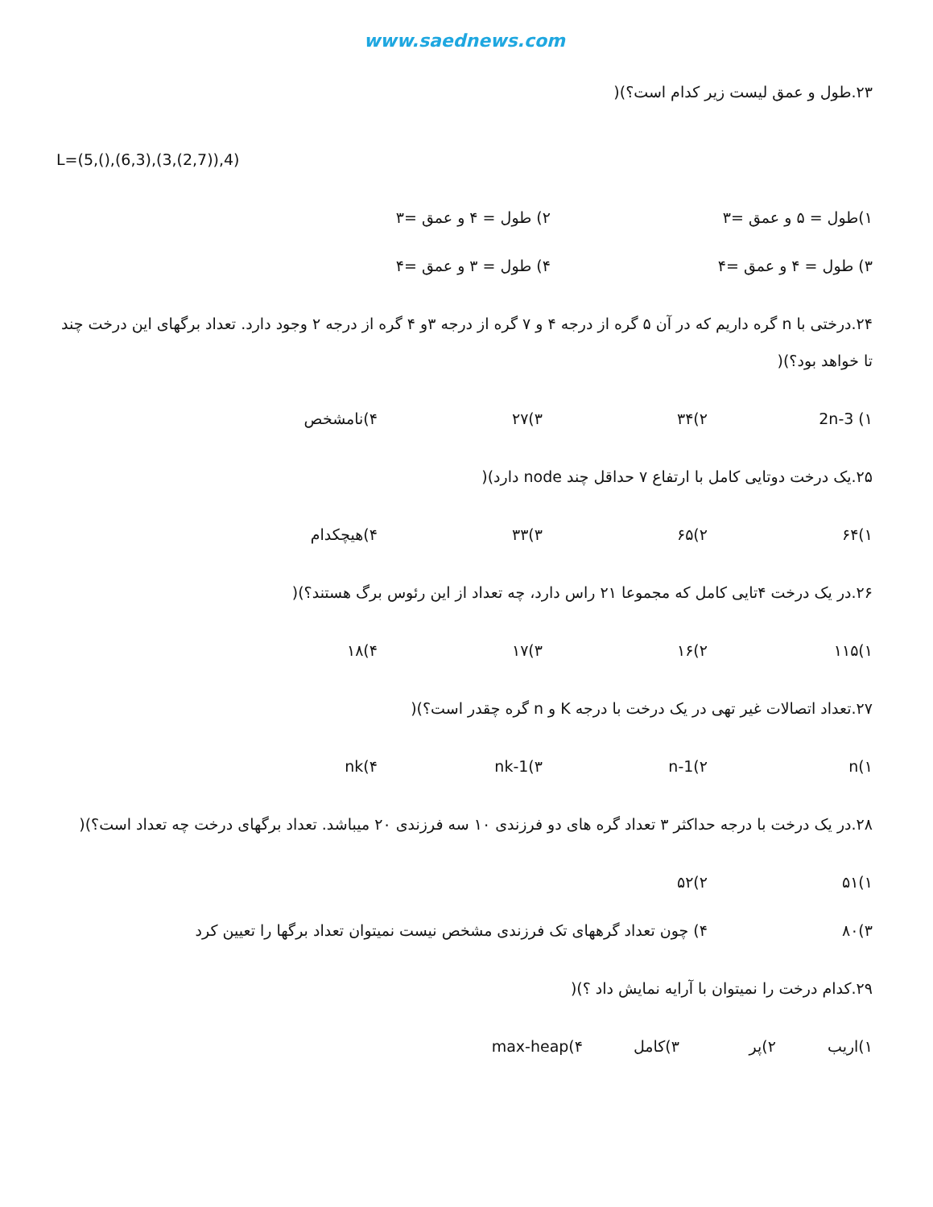www.saednews.com
۲۳.طول و عمق لیست زیر کدام است؟)(
L=(5,(),(6,3),(3,(2,7)),4)
۱)طول = ۵ و عمق =۳ ۲) طول = ۴ و عمق =۳
۳) طول = ۴ و عمق =۴ ۴) طول = ۳ و عمق =۴
۲۴.درختی با n گره داریم که در آن ۵ گره از درجه ۴ و ۷ گره از درجه ۳و ۴ گره از درجه ۲ وجود دارد. تعداد برگهای این درخت چند تا خواهد بود؟)(
۱) 2n-3 ۲)۳۴ ۳)۲۷ ۴)نامشخص
۲۵.یک درخت دوتایی کامل با ارتفاع ۷ حداقل چند node دارد)(
۱)۶۴ ۲)۶۵ ۳)۳۳ ۴)هیچکدام
۲۶.در یک درخت ۴تایی کامل که مجموعا ۲۱ راس دارد، چه تعداد از این رئوس برگ هستند؟)(
۱)۱۱۵ ۲)۱۶ ۳)۱۷ ۴)۱۸
۲۷.تعداد اتصالات غیر تهی در یک درخت با درجه K و n گره چقدر است؟)(
۱)n ۲)n-1 ۳)nk-1 ۴)nk
۲۸.در یک درخت با درجه حداکثر ۳ تعداد گره های دو فرزندی ۱۰ سه فرزندی ۲۰ میباشد. تعداد برگهای درخت چه تعداد است؟)(
۱)۵۱ ۲)۵۲
۳)۸۰ ۴) چون تعداد گرههای تک فرزندی مشخص نیست نمیتوان تعداد برگها را تعیین کرد
۲۹.کدام درخت را نمیتوان با آرایه نمایش داد ؟)(
۱)اریب ۲)پر ۳)کامل ۴)max-heap